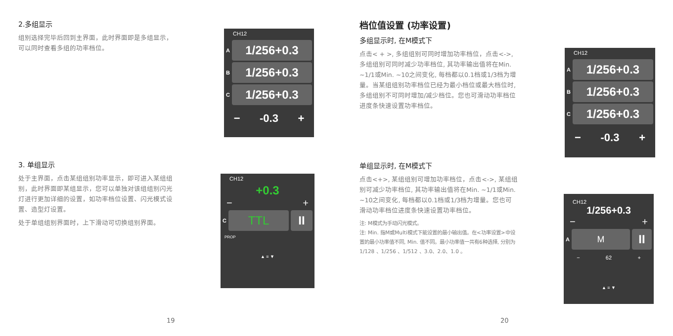2.多组显示
组别选择完毕后回到主界面，此时界面即是多组显示，可以同时查看多组的功率档位。
3. 单组显示
处于主界面，点击某组组别功率显示，即可进入某组组别，此时界面即某组显示，您可以单独对该组组别闪光灯进行更加详细的设置，如功率档位设置、闪光模式设置、造型灯设置。
处于单组组别界面时，上下滑动可切换组别界面。
CH12
A
1/256+0.3
B
1/256+0.3
C
1/256+0.3
− -0.3 +
CH12
+0.3
− +
C
TTL II
PROP
▲ ≡ ▼
19
档位值设置 (功率设置)
多组显示时, 在M模式下
点击< + >, 多组组别可同时增加功率档位，点击<->, 多组组别可同时减少功率档位, 其功率输出值将在Min. ~1/1或Min. ~10之间变化, 每档都以0.1档或1/3档为增量。当某组组别功率档位已经为最小档位或最大档位时, 多组组别不可同时增加/减少档位。您也可滑动功率档位进度条快速设置功率档位。
单组显示时, 在M模式下
点击<+>, 某组组别可增加功率档位，点击<->, 某组组别可减少功率档位, 其功率输出值将在Min. ~1/1或Min. ~10之间变化, 每档都以0.1档或1/3档为增量。您也可滑动功率档位进度条快速设置功率档位。
注: M模式为手动闪光模式。
注: Min. 指M或Multi模式下能设置的最小输出值。在<功率设置>中设置的最小功率值不同, Min. 值不同。最小功率值一共有6种选择, 分别为 1/128 、1/256 、1/512 、3.0、2.0、1.0 。
CH12
A
1/256+0.3
B
1/256+0.3
C
1/256+0.3
− -0.3 +
CH12
1/256+0.3
− +
A
M
II
− 62 +
▲ ≡ ▼
20